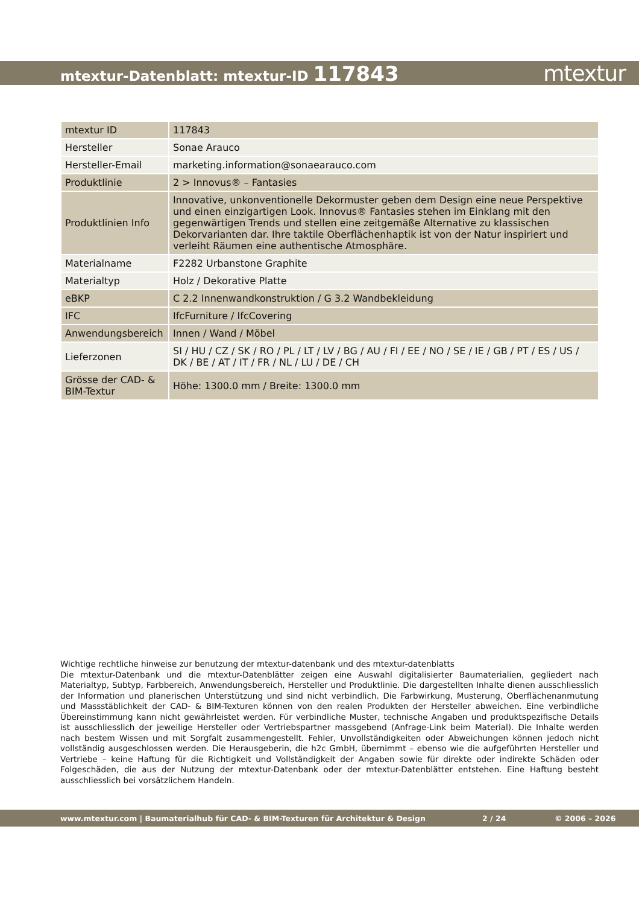mtextur-Datenblatt: mtextur-ID 117843 mtextur
| mtextur ID | 117843 |
| Hersteller | Sonae Arauco |
| Hersteller-Email | marketing.information@sonaearauco.com |
| Produktlinie | 2 > Innovus® – Fantasies |
| Produktlinien Info | Innovative, unkonventionelle Dekormuster geben dem Design eine neue Perspektive und einen einzigartigen Look. Innovus® Fantasies stehen im Einklang mit den gegenwärtigen Trends und stellen eine zeitgemäße Alternative zu klassischen Dekorvarianten dar. Ihre taktile Oberflächenhaptik ist von der Natur inspiriert und verleiht Räumen eine authentische Atmosphäre. |
| Materialname | F2282 Urbanstone Graphite |
| Materialtyp | Holz / Dekorative Platte |
| eBKP | C 2.2 Innenwandkonstruktion / G 3.2 Wandbekleidung |
| IFC | IfcFurniture / IfcCovering |
| Anwendungsbereich | Innen / Wand / Möbel |
| Lieferzonen | SI / HU / CZ / SK / RO / PL / LT / LV / BG / AU / FI / EE / NO / SE / IE / GB / PT / ES / US / DK / BE / AT / IT / FR / NL / LU / DE / CH |
| Grösse der CAD- & BIM-Textur | Höhe: 1300.0 mm / Breite: 1300.0 mm |
Wichtige rechtliche hinweise zur benutzung der mtextur-datenbank und des mtextur-datenblatts
Die mtextur-Datenbank und die mtextur-Datenblätter zeigen eine Auswahl digitalisierter Baumaterialien, gegliedert nach Materialtyp, Subtyp, Farbbereich, Anwendungsbereich, Hersteller und Produktlinie. Die dargestellten Inhalte dienen ausschliesslich der Information und planerischen Unterstützung und sind nicht verbindlich. Die Farbwirkung, Musterung, Oberflächenanmutung und Massstäblichkeit der CAD- & BIM-Texturen können von den realen Produkten der Hersteller abweichen. Eine verbindliche Übereinstimmung kann nicht gewährleistet werden. Für verbindliche Muster, technische Angaben und produktspezifische Details ist ausschliesslich der jeweilige Hersteller oder Vertriebspartner massgebend (Anfrage-Link beim Material). Die Inhalte werden nach bestem Wissen und mit Sorgfalt zusammengestellt. Fehler, Unvollständigkeiten oder Abweichungen können jedoch nicht vollständig ausgeschlossen werden. Die Herausgeberin, die h2c GmbH, übernimmt – ebenso wie die aufgeführten Hersteller und Vertriebe – keine Haftung für die Richtigkeit und Vollständigkeit der Angaben sowie für direkte oder indirekte Schäden oder Folgeschäden, die aus der Nutzung der mtextur-Datenbank oder der mtextur-Datenblätter entstehen. Eine Haftung besteht ausschliesslich bei vorsätzlichem Handeln.
www.mtextur.com | Baumaterialhub für CAD- & BIM-Texturen für Architektur & Design 2 / 24 © 2006 – 2026